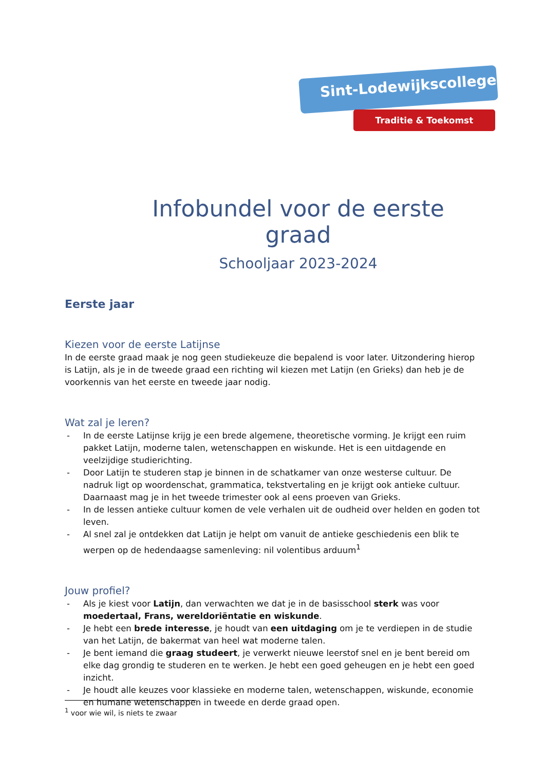Sint-Lodewijkscollege
Traditie & Toekomst
Infobundel voor de eerste graad
Schooljaar 2023-2024
Eerste jaar
Kiezen voor de eerste Latijnse
In de eerste graad maak je nog geen studiekeuze die bepalend is voor later. Uitzondering hierop is Latijn, als je in de tweede graad een richting wil kiezen met Latijn (en Grieks) dan heb je de voorkennis van het eerste en tweede jaar nodig.
Wat zal je leren?
- In de eerste Latijnse krijg je een brede algemene, theoretische vorming. Je krijgt een ruim pakket Latijn, moderne talen, wetenschappen en wiskunde. Het is een uitdagende en veelzijdige studierichting.
- Door Latijn te studeren stap je binnen in de schatkamer van onze westerse cultuur. De nadruk ligt op woordenschat, grammatica, tekstvertaling en je krijgt ook antieke cultuur. Daarnaast mag je in het tweede trimester ook al eens proeven van Grieks.
- In de lessen antieke cultuur komen de vele verhalen uit de oudheid over helden en goden tot leven.
- Al snel zal je ontdekken dat Latijn je helpt om vanuit de antieke geschiedenis een blik te werpen op de hedendaagse samenleving: nil volentibus arduum<sup>1</sup>
Jouw profiel?
- Als je kiest voor Latijn, dan verwachten we dat je in de basisschool sterk was voor moedertaal, Frans, wereldoriëntatie en wiskunde.
- Je hebt een brede interesse, je houdt van een uitdaging om je te verdiepen in de studie van het Latijn, de bakermat van heel wat moderne talen.
- Je bent iemand die graag studeert, je verwerkt nieuwe leerstof snel en je bent bereid om elke dag grondig te studeren en te werken. Je hebt een goed geheugen en je hebt een goed inzicht.
- Je houdt alle keuzes voor klassieke en moderne talen, wetenschappen, wiskunde, economie en humane wetenschappen in tweede en derde graad open.
<sup>1</sup> voor wie wil, is niets te zwaar